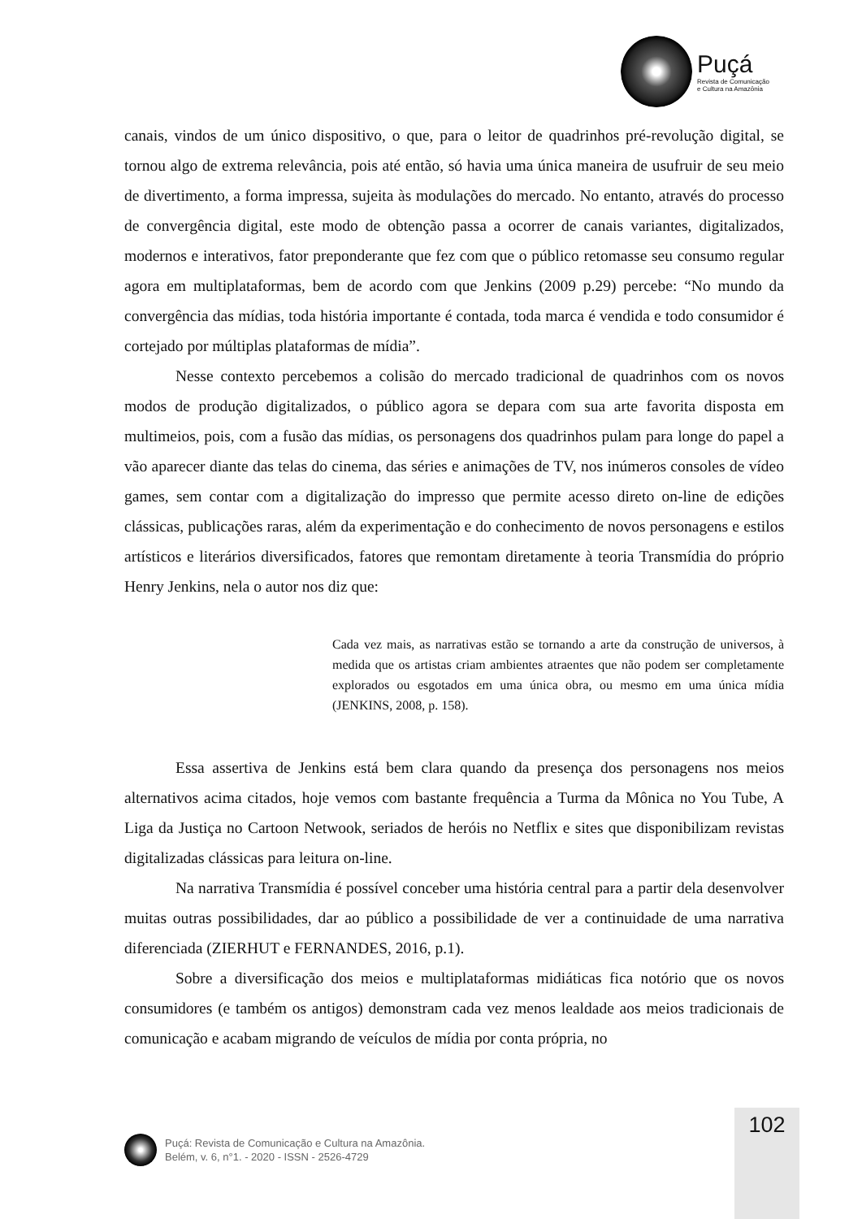Puçá
Revista de Comunicação
e Cultura na Amazônia
canais, vindos de um único dispositivo, o que, para o leitor de quadrinhos pré-revolução digital, se tornou algo de extrema relevância, pois até então, só havia uma única maneira de usufruir de seu meio de divertimento, a forma impressa, sujeita às modulações do mercado. No entanto, através do processo de convergência digital, este modo de obtenção passa a ocorrer de canais variantes, digitalizados, modernos e interativos, fator preponderante que fez com que o público retomasse seu consumo regular agora em multiplataformas, bem de acordo com que Jenkins (2009 p.29) percebe: “No mundo da convergência das mídias, toda história importante é contada, toda marca é vendida e todo consumidor é cortejado por múltiplas plataformas de mídia”.
Nesse contexto percebemos a colisão do mercado tradicional de quadrinhos com os novos modos de produção digitalizados, o público agora se depara com sua arte favorita disposta em multimeios, pois, com a fusão das mídias, os personagens dos quadrinhos pulam para longe do papel a vão aparecer diante das telas do cinema, das séries e animações de TV, nos inúmeros consoles de vídeo games, sem contar com a digitalização do impresso que permite acesso direto on-line de edições clássicas, publicações raras, além da experimentação e do conhecimento de novos personagens e estilos artísticos e literários diversificados, fatores que remontam diretamente à teoria Transmídia do próprio Henry Jenkins, nela o autor nos diz que:
Cada vez mais, as narrativas estão se tornando a arte da construção de universos, à medida que os artistas criam ambientes atraentes que não podem ser completamente explorados ou esgotados em uma única obra, ou mesmo em uma única mídia (JENKINS, 2008, p. 158).
Essa assertiva de Jenkins está bem clara quando da presença dos personagens nos meios alternativos acima citados, hoje vemos com bastante frequência a Turma da Mônica no You Tube, A Liga da Justiça no Cartoon Netwook, seriados de heróis no Netflix e sites que disponibilizam revistas digitalizadas clássicas para leitura on-line.
Na narrativa Transmídia é possível conceber uma história central para a partir dela desenvolver muitas outras possibilidades, dar ao público a possibilidade de ver a continuidade de uma narrativa diferenciada (ZIERHUT e FERNANDES, 2016, p.1).
Sobre a diversificação dos meios e multiplataformas midiáticas fica notório que os novos consumidores (e também os antigos) demonstram cada vez menos lealdade aos meios tradicionais de comunicação e acabam migrando de veículos de mídia por conta própria, no
102
Puçá: Revista de Comunicação e Cultura na Amazônia.
Belém, v. 6, n°1. - 2020 - ISSN - 2526-4729